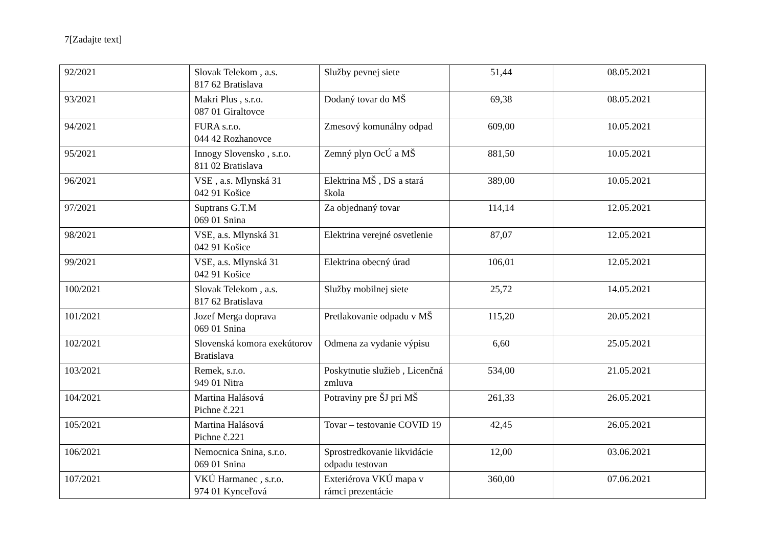7[Zadajte text]
| 92/2021 | Slovak Telekom , a.s. 817 62 Bratislava | Služby pevnej siete | 51,44 | 08.05.2021 |
| 93/2021 | Makri Plus , s.r.o. 087 01 Giraltovce | Dodaný tovar do MŠ | 69,38 | 08.05.2021 |
| 94/2021 | FURA s.r.o. 044 42 Rozhanovce | Zmesový komunálny odpad | 609,00 | 10.05.2021 |
| 95/2021 | Innogy Slovensko , s.r.o. 811 02 Bratislava | Zemný plyn OcÚ a MŠ | 881,50 | 10.05.2021 |
| 96/2021 | VSE , a.s. Mlynská 31 042 91 Košice | Elektrina MŠ , DS a stará škola | 389,00 | 10.05.2021 |
| 97/2021 | Suptrans G.T.M 069 01 Snina | Za objednaný tovar | 114,14 | 12.05.2021 |
| 98/2021 | VSE, a.s. Mlynská 31 042 91 Košice | Elektrina verejné osvetlenie | 87,07 | 12.05.2021 |
| 99/2021 | VSE, a.s. Mlynská 31 042 91 Košice | Elektrina obecný úrad | 106,01 | 12.05.2021 |
| 100/2021 | Slovak Telekom , a.s. 817 62 Bratislava | Služby mobilnej siete | 25,72 | 14.05.2021 |
| 101/2021 | Jozef Merga doprava 069 01 Snina | Pretlakovanie odpadu v MŠ | 115,20 | 20.05.2021 |
| 102/2021 | Slovenská komora exekútorov Bratislava | Odmena za vydanie výpisu | 6,60 | 25.05.2021 |
| 103/2021 | Remek, s.r.o. 949 01 Nitra | Poskytnutie služieb , Licenčná zmluva | 534,00 | 21.05.2021 |
| 104/2021 | Martina Halásová Pichne č.221 | Potraviny pre ŠJ pri MŠ | 261,33 | 26.05.2021 |
| 105/2021 | Martina Halásová Pichne č.221 | Tovar – testovanie COVID 19 | 42,45 | 26.05.2021 |
| 106/2021 | Nemocnica Snina, s.r.o. 069 01 Snina | Sprostredkovanie likvidácie odpadu testovan | 12,00 | 03.06.2021 |
| 107/2021 | VKÚ Harmanec , s.r.o. 974 01 Kynceľová | Exteriérova VKÚ mapa v rámci prezentácie | 360,00 | 07.06.2021 |